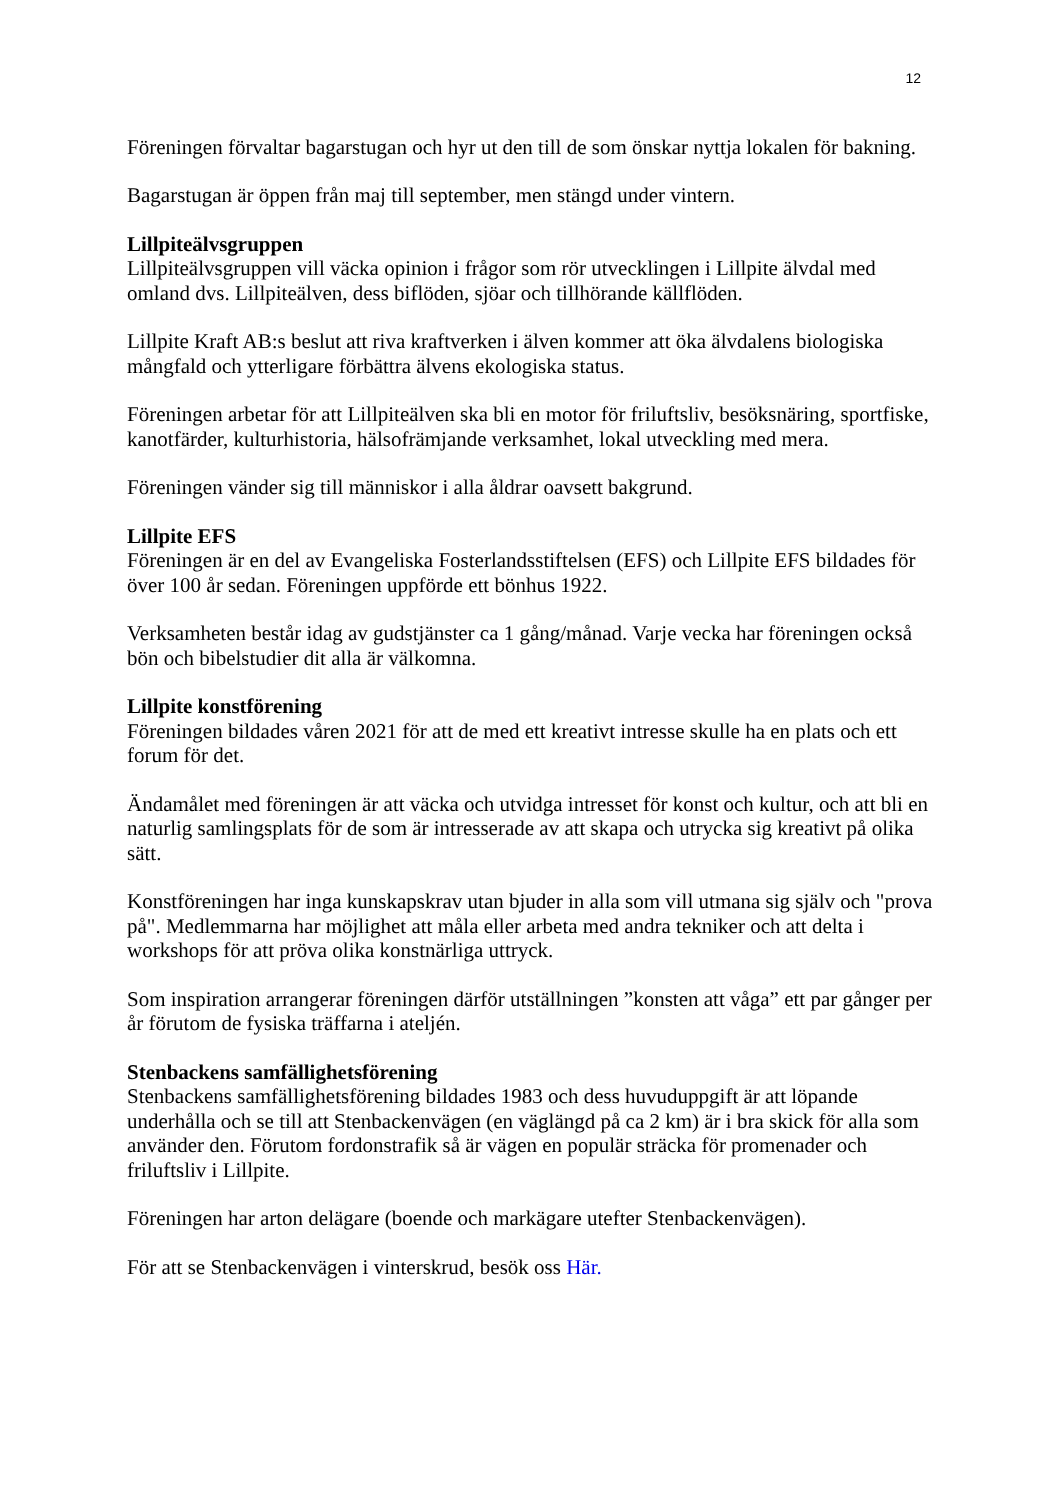12
Föreningen förvaltar bagarstugan och hyr ut den till de som önskar nyttja lokalen för bakning.
Bagarstugan är öppen från maj till september, men stängd under vintern.
Lillpiteälvsgruppen
Lillpiteälvsgruppen vill väcka opinion i frågor som rör utvecklingen i Lillpite älvdal med omland dvs. Lillpiteälven, dess biflöden, sjöar och tillhörande källflöden.
Lillpite Kraft AB:s beslut att riva kraftverken i älven kommer att öka älvdalens biologiska mångfald och ytterligare förbättra älvens ekologiska status.
Föreningen arbetar för att Lillpiteälven ska bli en motor för friluftsliv, besöksnäring, sportfiske, kanotfärder, kulturhistoria, hälsofrämjande verksamhet, lokal utveckling med mera.
Föreningen vänder sig till människor i alla åldrar oavsett bakgrund.
Lillpite EFS
Föreningen är en del av Evangeliska Fosterlandsstiftelsen (EFS) och Lillpite EFS bildades för över 100 år sedan. Föreningen uppförde ett bönhus 1922.
Verksamheten består idag av gudstjänster ca 1 gång/månad. Varje vecka har föreningen också bön och bibelstudier dit alla är välkomna.
Lillpite konstförening
Föreningen bildades våren 2021 för att de med ett kreativt intresse skulle ha en plats och ett forum för det.
Ändamålet med föreningen är att väcka och utvidga intresset för konst och kultur, och att bli en naturlig samlingsplats för de som är intresserade av att skapa och utrycka sig kreativt på olika sätt.
Konstföreningen har inga kunskapskrav utan bjuder in alla som vill utmana sig själv och "prova på". Medlemmarna har möjlighet att måla eller arbeta med andra tekniker och att delta i workshops för att pröva olika konstnärliga uttryck.
Som inspiration arrangerar föreningen därför utställningen ”konsten att våga” ett par gånger per år förutom de fysiska träffarna i ateljén.
Stenbackens samfällighetsförening
Stenbackens samfällighetsförening bildades 1983 och dess huvuduppgift är att löpande underhålla och se till att Stenbackenvägen (en väglängd på ca 2 km) är i bra skick för alla som använder den. Förutom fordonstrafik så är vägen en populär sträcka för promenader och friluftsliv i Lillpite.
Föreningen har arton delägare (boende och markägare utefter Stenbackenvägen).
För att se Stenbackenvägen i vinterskrud, besök oss Här.